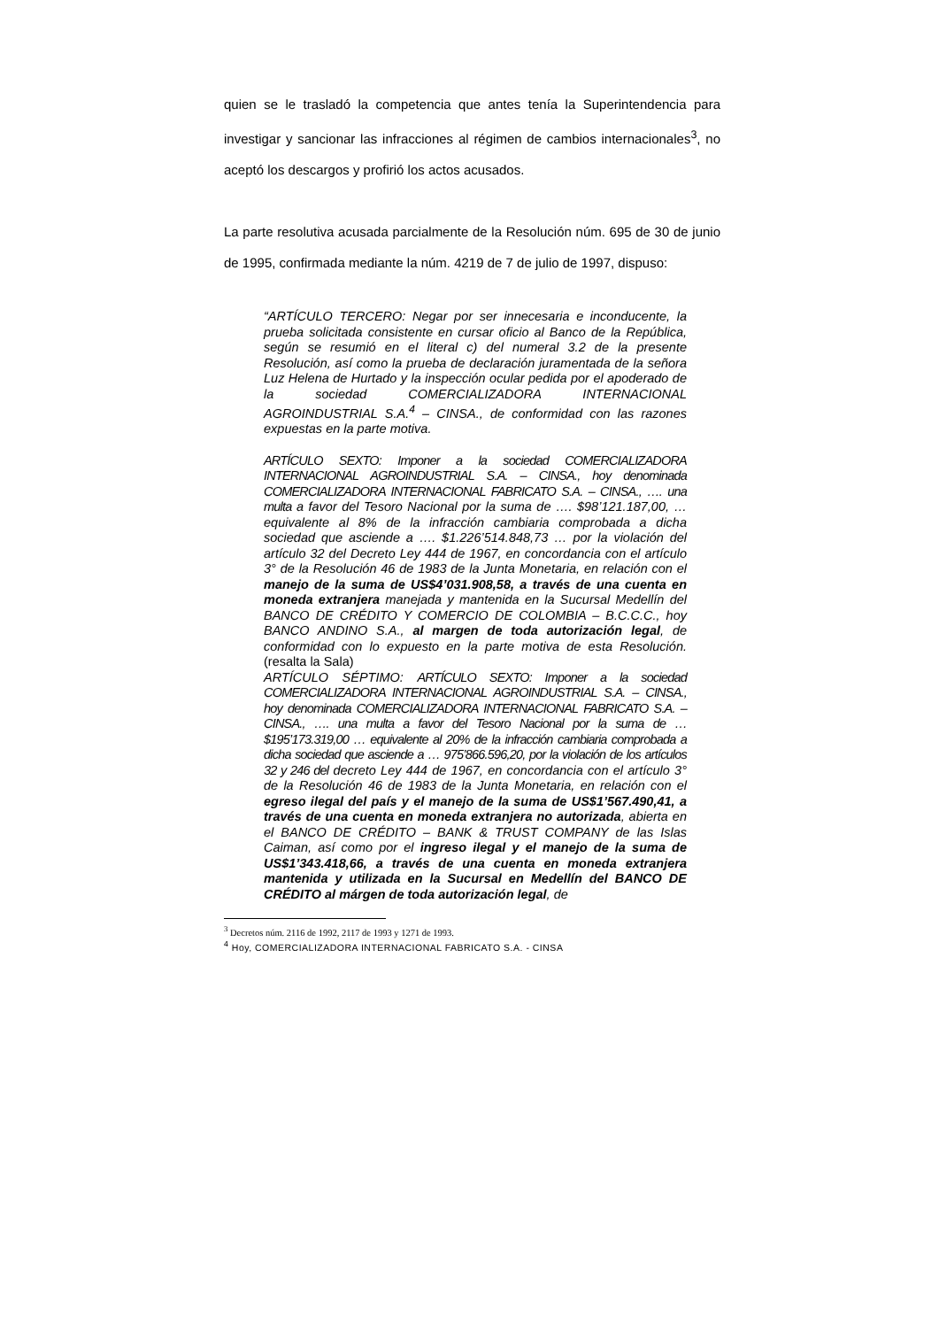quien se le trasladó la competencia que antes tenía la Superintendencia para investigar y sancionar las infracciones al régimen de cambios internacionales<sup>3</sup>, no aceptó los descargos y profirió los actos acusados.
La parte resolutiva acusada parcialmente de la Resolución núm. 695 de 30 de junio de 1995, confirmada mediante la núm. 4219 de 7 de julio de 1997, dispuso:
“ARTÍCULO TERCERO: Negar por ser innecesaria e inconducente, la prueba solicitada consistente en cursar oficio al Banco de la República, según se resumió en el literal c) del numeral 3.2 de la presente Resolución, así como la prueba de declaración juramentada de la señora Luz Helena de Hurtado y la inspección ocular pedida por el apoderado de la sociedad COMERCIALIZADORA INTERNACIONAL AGROINDUSTRIAL S.A.<sup>4</sup> – CINSA., de conformidad con las razones expuestas en la parte motiva.
ARTÍCULO SEXTO: Imponer a la sociedad COMERCIALIZADORA INTERNACIONAL AGROINDUSTRIAL S.A. – CINSA., hoy denominada COMERCIALIZADORA INTERNACIONAL FABRICATO S.A. – CINSA., …. una multa a favor del Tesoro Nacional por la suma de …. $98’121.187,00, … equivalente al 8% de la infracción cambiaria comprobada a dicha sociedad que asciende a …. $1.226’514.848,73 … por la violación del artículo 32 del Decreto Ley 444 de 1967, en concordancia con el artículo 3° de la Resolución 46 de 1983 de la Junta Monetaria, en relación con el manejo de la suma de US$4’031.908,58, a través de una cuenta en moneda extranjera manejada y mantenida en la Sucursal Medellín del BANCO DE CRÉDITO Y COMERCIO DE COLOMBIA – B.C.C.C., hoy BANCO ANDINO S.A., al margen de toda autorización legal, de conformidad con lo expuesto en la parte motiva de esta Resolución. (resalta la Sala)
ARTÍCULO SÉPTIMO: ARTÍCULO SEXTO: Imponer a la sociedad COMERCIALIZADORA INTERNACIONAL AGROINDUSTRIAL S.A. – CINSA., hoy denominada COMERCIALIZADORA INTERNACIONAL FABRICATO S.A. – CINSA., …. una multa a favor del Tesoro Nacional por la suma de … $195’173.319,00 … equivalente al 20% de la infracción cambiaria comprobada a dicha sociedad que asciende a … 975’866.596,20, por la violación de los artículos 32 y 246 del decreto Ley 444 de 1967, en concordancia con el artículo 3° de la Resolución 46 de 1983 de la Junta Monetaria, en relación con el egreso ilegal del país y el manejo de la suma de US$1’567.490,41, a través de una cuenta en moneda extranjera no autorizada, abierta en el BANCO DE CRÉDITO – BANK & TRUST COMPANY de las Islas Caiman, así como por el ingreso ilegal y el manejo de la suma de US$1’343.418,66, a través de una cuenta en moneda extranjera mantenida y utilizada en la Sucursal en Medellín del BANCO DE CRÉDITO al márgen de toda autorización legal, de
<sup>3</sup> Decretos núm. 2116 de 1992, 2117 de 1993 y 1271 de 1993.
<sup>4</sup> Hoy, COMERCIALIZADORA INTERNACIONAL FABRICATO S.A. - CINSA